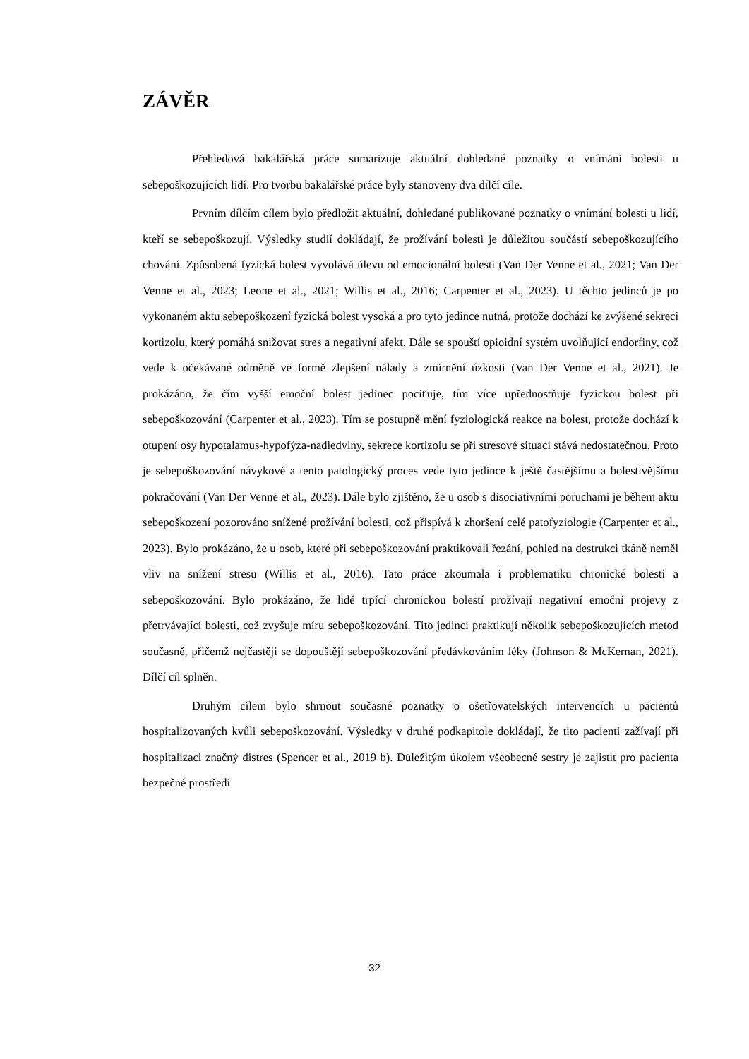ZÁVĚR
Přehledová bakalářská práce sumarizuje aktuální dohledané poznatky o vnímání bolesti u sebepoškozujících lidí. Pro tvorbu bakalářské práce byly stanoveny dva dílčí cíle.
Prvním dílčím cílem bylo předložit aktuální, dohledané publikované poznatky o vnímání bolesti u lidí, kteří se sebepoškozují. Výsledky studií dokládají, že prožívání bolesti je důležitou součástí sebepoškozujícího chování. Způsobená fyzická bolest vyvolává úlevu od emocionální bolesti (Van Der Venne et al., 2021; Van Der Venne et al., 2023; Leone et al., 2021; Willis et al., 2016; Carpenter et al., 2023). U těchto jedinců je po vykonaném aktu sebepoškození fyzická bolest vysoká a pro tyto jedince nutná, protože dochází ke zvýšené sekreci kortizolu, který pomáhá snižovat stres a negativní afekt. Dále se spouští opioidní systém uvolňující endorfiny, což vede k očekávané odměně ve formě zlepšení nálady a zmírnění úzkosti (Van Der Venne et al., 2021). Je prokázáno, že čím vyšší emoční bolest jedinec pociťuje, tím více upřednostňuje fyzickou bolest při sebepoškozování (Carpenter et al., 2023). Tím se postupně mění fyziologická reakce na bolest, protože dochází k otupení osy hypotalamus-hypofýza-nadledviny, sekrece kortizolu se při stresové situaci stává nedostatečnou. Proto je sebepoškozování návykové a tento patologický proces vede tyto jedince k ještě častějšímu a bolestivějšímu pokračování (Van Der Venne et al., 2023). Dále bylo zjištěno, že u osob s disociativními poruchami je během aktu sebepoškození pozorováno snížené prožívání bolesti, což přispívá k zhoršení celé patofyziologie (Carpenter et al., 2023). Bylo prokázáno, že u osob, které při sebepoškozování praktikovali řezání, pohled na destrukci tkáně neměl vliv na snížení stresu (Willis et al., 2016). Tato práce zkoumala i problematiku chronické bolesti a sebepoškozování. Bylo prokázáno, že lidé trpící chronickou bolestí prožívají negativní emoční projevy z přetrvávající bolesti, což zvyšuje míru sebepoškozování. Tito jedinci praktikují několik sebepoškozujících metod současně, přičemž nejčastěji se dopouštějí sebepoškozování předávkováním léky (Johnson & McKernan, 2021). Dílčí cíl splněn.
Druhým cílem bylo shrnout současné poznatky o ošetřovatelských intervencích u pacientů hospitalizovaných kvůli sebepoškozování. Výsledky v druhé podkapitole dokládají, že tito pacienti zažívají při hospitalizaci značný distres (Spencer et al., 2019 b). Důležitým úkolem všeobecné sestry je zajistit pro pacienta bezpečné prostředí
32